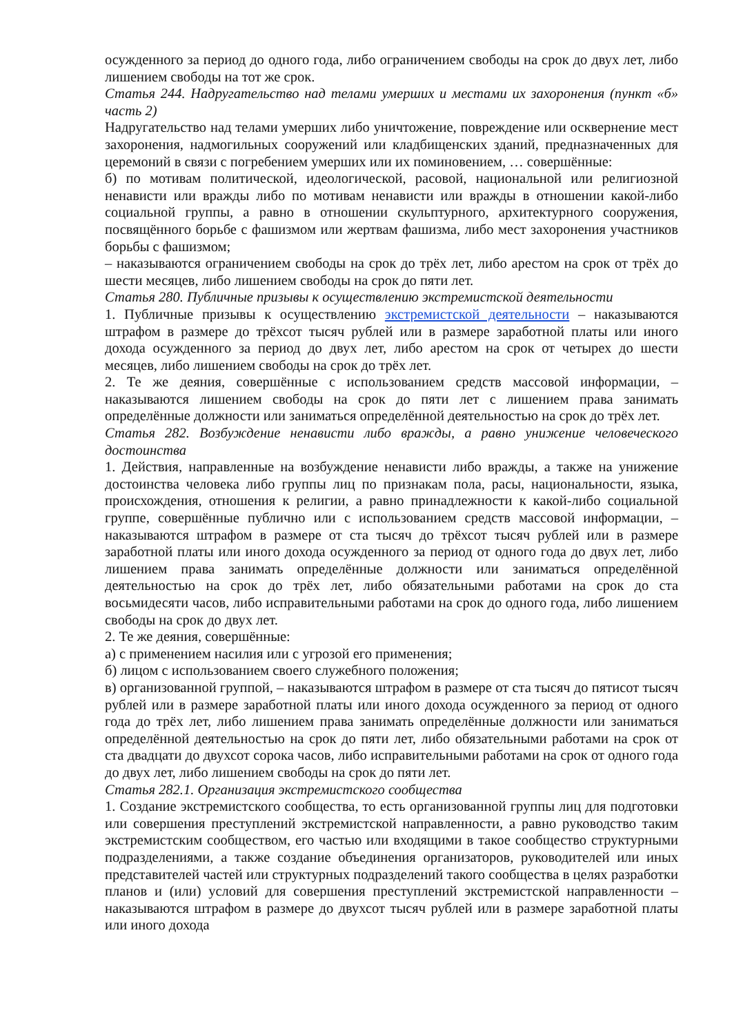осужденного за период до одного года, либо ограничением свободы на срок до двух лет, либо лишением свободы на тот же срок.
Статья 244. Надругательство над телами умерших и местами их захоронения (пункт «б» часть 2)
Надругательство над телами умерших либо уничтожение, повреждение или осквернение мест захоронения, надмогильных сооружений или кладбищенских зданий, предназначенных для церемоний в связи с погребением умерших или их поминовением, … совершённые:
б) по мотивам политической, идеологической, расовой, национальной или религиозной ненависти или вражды либо по мотивам ненависти или вражды в отношении какой-либо социальной группы, а равно в отношении скульптурного, архитектурного сооружения, посвящённого борьбе с фашизмом или жертвам фашизма, либо мест захоронения участников борьбы с фашизмом;
– наказываются ограничением свободы на срок до трёх лет, либо арестом на срок от трёх до шести месяцев, либо лишением свободы на срок до пяти лет.
Статья 280. Публичные призывы к осуществлению экстремистской деятельности
1. Публичные призывы к осуществлению экстремистской деятельности – наказываются штрафом в размере до трёхсот тысяч рублей или в размере заработной платы или иного дохода осужденного за период до двух лет, либо арестом на срок от четырех до шести месяцев, либо лишением свободы на срок до трёх лет.
2. Те же деяния, совершённые с использованием средств массовой информации, – наказываются лишением свободы на срок до пяти лет с лишением права занимать определённые должности или заниматься определённой деятельностью на срок до трёх лет.
Статья 282. Возбуждение ненависти либо вражды, а равно унижение человеческого достоинства
1. Действия, направленные на возбуждение ненависти либо вражды, а также на унижение достоинства человека либо группы лиц по признакам пола, расы, национальности, языка, происхождения, отношения к религии, а равно принадлежности к какой-либо социальной группе, совершённые публично или с использованием средств массовой информации, – наказываются штрафом в размере от ста тысяч до трёхсот тысяч рублей или в размере заработной платы или иного дохода осужденного за период от одного года до двух лет, либо лишением права занимать определённые должности или заниматься определённой деятельностью на срок до трёх лет, либо обязательными работами на срок до ста восьмидесяти часов, либо исправительными работами на срок до одного года, либо лишением свободы на срок до двух лет.
2. Те же деяния, совершённые:
а) с применением насилия или с угрозой его применения;
б) лицом с использованием своего служебного положения;
в) организованной группой, – наказываются штрафом в размере от ста тысяч до пятисот тысяч рублей или в размере заработной платы или иного дохода осужденного за период от одного года до трёх лет, либо лишением права занимать определённые должности или заниматься определённой деятельностью на срок до пяти лет, либо обязательными работами на срок от ста двадцати до двухсот сорока часов, либо исправительными работами на срок от одного года до двух лет, либо лишением свободы на срок до пяти лет.
Статья 282.1. Организация экстремистского сообщества
1. Создание экстремистского сообщества, то есть организованной группы лиц для подготовки или совершения преступлений экстремистской направленности, а равно руководство таким экстремистским сообществом, его частью или входящими в такое сообщество структурными подразделениями, а также создание объединения организаторов, руководителей или иных представителей частей или структурных подразделений такого сообщества в целях разработки планов и (или) условий для совершения преступлений экстремистской направленности – наказываются штрафом в размере до двухсот тысяч рублей или в размере заработной платы или иного дохода